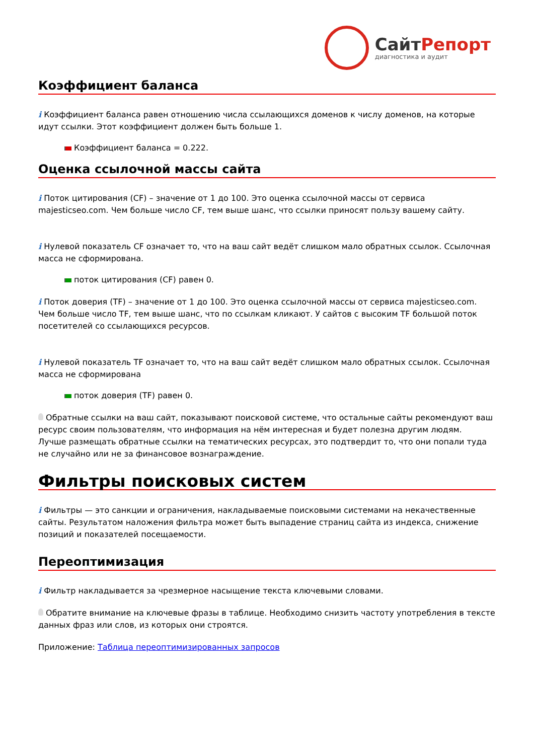СайтРепорт
диагностика и аудит
Коэффициент баланса
i Коэффициент баланса равен отношению числа ссылающихся доменов к числу доменов, на которые идут ссылки. Этот коэффициент должен быть больше 1.
Коэффициент баланса = 0.222.
Оценка ссылочной массы сайта
i Поток цитирования (CF) – значение от 1 до 100. Это оценка ссылочной массы от сервиса majesticseo.com. Чем больше число CF, тем выше шанс, что ссылки приносят пользу вашему сайту.
i Нулевой показатель CF означает то, что на ваш сайт ведёт слишком мало обратных ссылок. Ссылочная масса не сформирована.
поток цитирования (CF) равен 0.
i Поток доверия (TF) – значение от 1 до 100. Это оценка ссылочной массы от сервиса majesticseo.com. Чем больше число TF, тем выше шанс, что по ссылкам кликают. У сайтов с высоким TF большой поток посетителей со ссылающихся ресурсов.
i Нулевой показатель TF означает то, что на ваш сайт ведёт слишком мало обратных ссылок. Ссылочная масса не сформирована
поток доверия (TF) равен 0.
Обратные ссылки на ваш сайт, показывают поисковой системе, что остальные сайты рекомендуют ваш ресурс своим пользователям, что информация на нём интересная и будет полезна другим людям.
Лучше размещать обратные ссылки на тематических ресурсах, это подтвердит то, что они попали туда не случайно или не за финансовое вознаграждение.
Фильтры поисковых систем
i Фильтры — это санкции и ограничения, накладываемые поисковыми системами на некачественные сайты. Результатом наложения фильтра может быть выпадение страниц сайта из индекса, снижение позиций и показателей посещаемости.
Переоптимизация
i Фильтр накладывается за чрезмерное насыщение текста ключевыми словами.
Обратите внимание на ключевые фразы в таблице. Необходимо снизить частоту употребления в тексте данных фраз или слов, из которых они строятся.
Приложение: Таблица переоптимизированных запросов